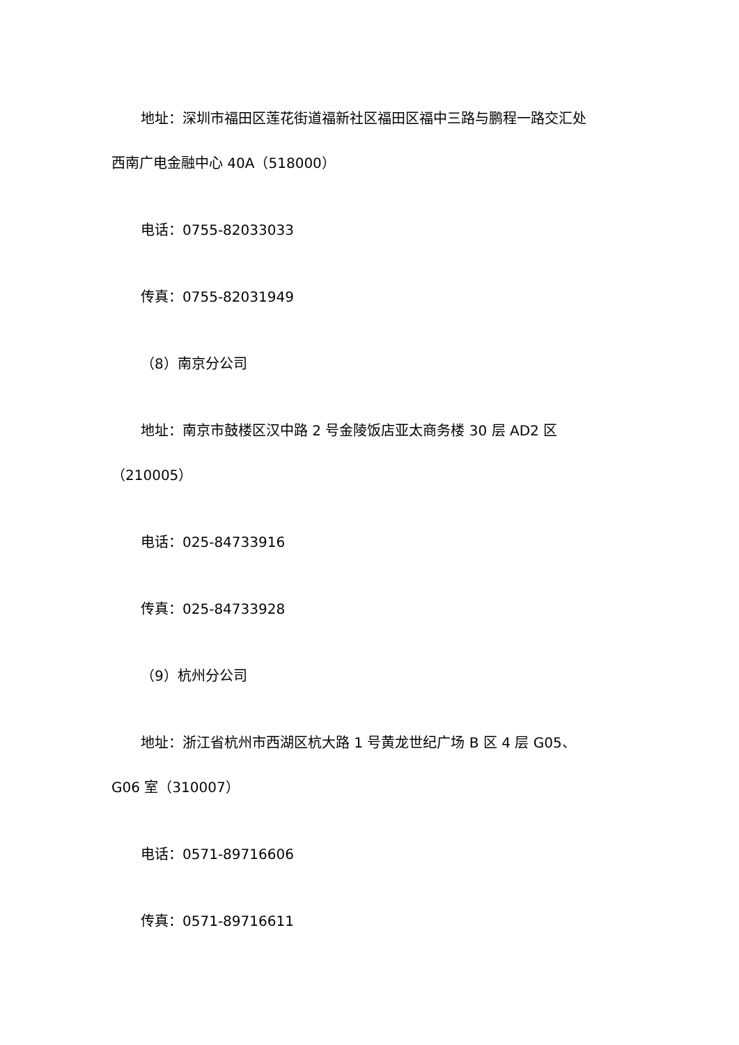地址：深圳市福田区莲花街道福新社区福田区福中三路与鹏程一路交汇处
西南广电金融中心 40A（518000）
电话：0755-82033033
传真：0755-82031949
（8）南京分公司
地址：南京市鼓楼区汉中路 2 号金陵饭店亚太商务楼 30 层 AD2 区
（210005）
电话：025-84733916
传真：025-84733928
（9）杭州分公司
地址：浙江省杭州市西湖区杭大路 1 号黄龙世纪广场 B 区 4 层 G05、
G06 室（310007）
电话：0571-89716606
传真：0571-89716611